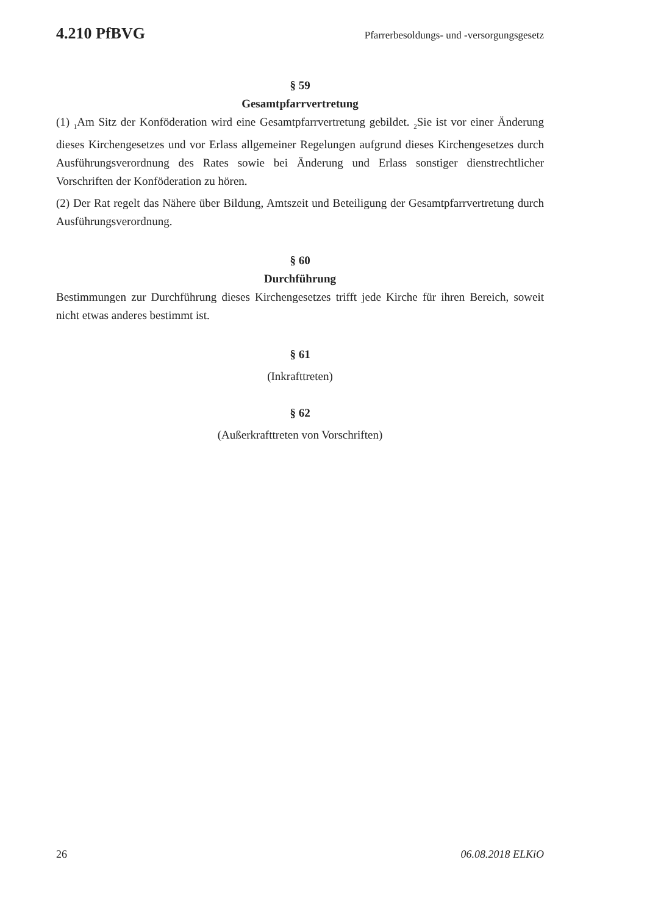4.210 PfBVG Pfarrerbesoldungs- und -versorgungsgesetz
§ 59
Gesamtpfarrvertretung
(1) <sub>1</sub>Am Sitz der Konföderation wird eine Gesamtpfarrvertretung gebildet. <sub>2</sub>Sie ist vor einer Änderung dieses Kirchengesetzes und vor Erlass allgemeiner Regelungen aufgrund dieses Kirchengesetzes durch Ausführungsverordnung des Rates sowie bei Änderung und Erlass sonstiger dienstrechtlicher Vorschriften der Konföderation zu hören.
(2) Der Rat regelt das Nähere über Bildung, Amtszeit und Beteiligung der Gesamtpfarrvertretung durch Ausführungsverordnung.
§ 60
Durchführung
Bestimmungen zur Durchführung dieses Kirchengesetzes trifft jede Kirche für ihren Bereich, soweit nicht etwas anderes bestimmt ist.
§ 61
(Inkrafttreten)
§ 62
(Außerkrafttreten von Vorschriften)
26 06.08.2018 ELKiO